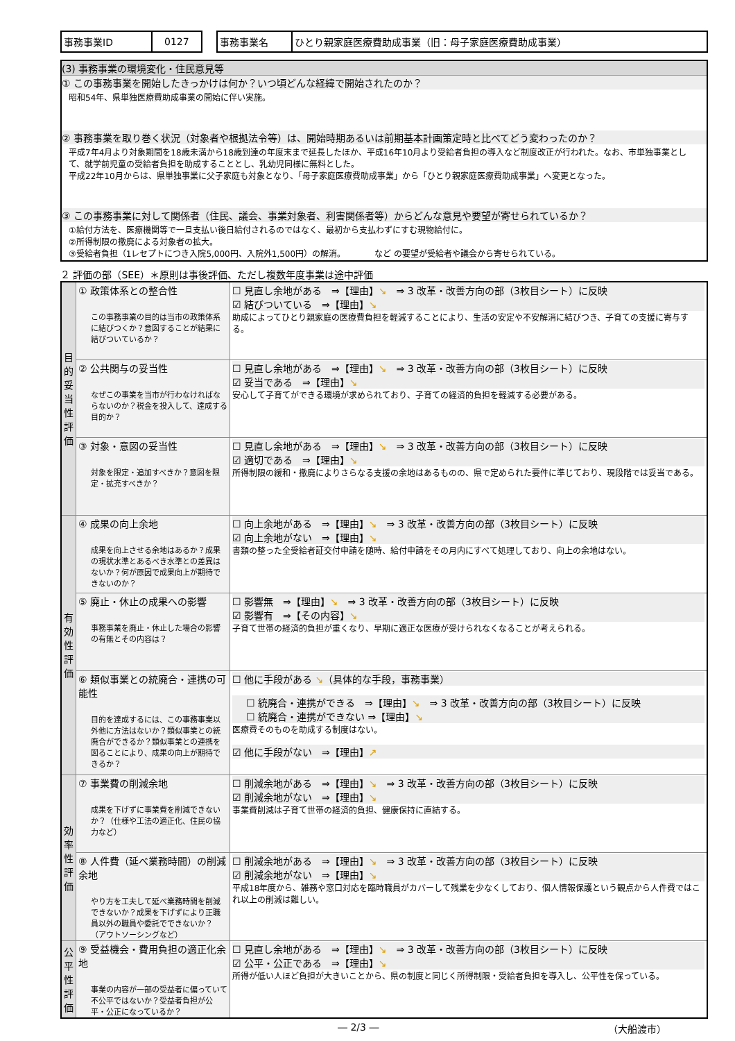| 事務事業ID | 0127 |
| 事務事業名 | ひとり親家庭医療費助成事業（旧：母子家庭医療費助成事業） |
(3) 事務事業の環境変化・住民意見等
① この事務事業を開始したきっかけは何か？いつ頃どんな経緯で開始されたのか？
昭和54年、県単独医療費助成事業の開始に伴い実施。
② 事務事業を取り巻く状況（対象者や根拠法令等）は、開始時期あるいは前期基本計画策定時と比べてどう変わったのか？
平成7年4月より対象期間を18歳未満から18歳到達の年度末まで延長したほか、平成16年10月より受給者負担の導入など制度改正が行われた。なお、市単独事業として、就学前児童の受給者負担を助成することとし、乳幼児同様に無料とした。
平成22年10月からは、県単独事業に父子家庭も対象となり、「母子家庭医療費助成事業」から「ひとり親家庭医療費助成事業」へ変更となった。
③ この事務事業に対して関係者（住民、議会、事業対象者、利害関係者等）からどんな意見や要望が寄せられているか？
①給付方法を、医療機関等で一旦支払い後日給付されるのではなく、最初から支払わずにすむ現物給付に。
②所得制限の撤廃による対象者の拡大。
③受給者負担（1レセプトにつき入院5,000円、入院外1,500円）の解消。　　　　など の要望が受給者や議会から寄せられている。
２ 評価の部（SEE）＊原則は事後評価、ただし複数年度事業は途中評価
| 目的妥当性評価 | ① 政策体系との整合性 この事務事業の目的は当市の政策体系に結びつくか？意図することが結果に結びついているか？ | ☐ 見直し余地がある ⇒【理由】 ↘ ⇒ 3 改革・改善方向の部（3枚目シート）に反映 ☑ 結びついている ⇒【理由】 ↘ 助成によってひとり親家庭の医療費負担を軽減することにより、生活の安定や不安解消に結びつき、子育ての支援に寄与する。 |
| | ② 公共関与の妥当性 なぜこの事業を当市が行わなければならないのか？税金を投入して、達成する目的か？ | ☐ 見直し余地がある ⇒【理由】 ↘ ⇒ 3 改革・改善方向の部（3枚目シート）に反映 ☑ 妥当である ⇒【理由】 ↘ 安心して子育てができる環境が求められており、子育ての経済的負担を軽減する必要がある。 |
| | ③ 対象・意図の妥当性 対象を限定・追加すべきか？意図を限定・拡充すべきか？ | ☐ 見直し余地がある ⇒【理由】 ↘ ⇒ 3 改革・改善方向の部（3枚目シート）に反映 ☑ 適切である ⇒【理由】 ↘ 所得制限の緩和・撤廃によりさらなる支援の余地はあるものの、県で定められた要件に準じており、現段階では妥当である。 |
| 有効性評価 | ④ 成果の向上余地 成果を向上させる余地はあるか？成果の現状水準とあるべき水準との差異はないか？何が原因で成果向上が期待できないのか？ | ☐ 向上余地がある ⇒【理由】 ↘ ⇒ 3 改革・改善方向の部（3枚目シート）に反映 ☑ 向上余地がない ⇒【理由】 ↘ 書類の整った全受給者証交付申請を随時、給付申請をその月内にすべて処理しており、向上の余地はない。 |
| | ⑤ 廃止・休止の成果への影響 事務事業を廃止・休止した場合の影響の有無とその内容は？ | ☐ 影響無 ⇒【理由】 ↘ ⇒ 3 改革・改善方向の部（3枚目シート）に反映 ☑ 影響有 ⇒【その内容】 ↘ 子育て世帯の経済的負担が重くなり、早期に適正な医療が受けられなくなることが考えられる。 |
| | ⑥ 類似事業との統廃合・連携の可能性 目的を達成するには、この事務事業以外他に方法はないか？類似事業との統廃合ができるか？類似事業との連携を図ることにより、成果の向上が期待できるか？ | ☐ 他に手段がある ↘ （具体的な手段，事務事業） ☐ 統廃合・連携ができる ⇒【理由】 ↘ ⇒ 3 改革・改善方向の部（3枚目シート）に反映 ☐ 統廃合・連携ができない ⇒【理由】 ↘ 医療費そのものを助成する制度はない。 ☑ 他に手段がない ⇒【理由】 ↗ |
| 効率性評価 | ⑦ 事業費の削減余地 成果を下げずに事業費を削減できないか？（仕様や工法の適正化、住民の協力など） | ☐ 削減余地がある ⇒【理由】 ↘ ⇒ 3 改革・改善方向の部（3枚目シート）に反映 ☑ 削減余地がない ⇒【理由】 ↘ 事業費削減は子育て世帯の経済的負担、健康保持に直結する。 |
| | ⑧ 人件費（延べ業務時間）の削減余地 やり方を工夫して延べ業務時間を削減できないか？成果を下げずにより正職員以外の職員や委託でできないか？（アウトソーシングなど） | ☐ 削減余地がある ⇒【理由】 ↘ ⇒ 3 改革・改善方向の部（3枚目シート）に反映 ☑ 削減余地がない ⇒【理由】 ↘ 平成18年度から、雑務や窓口対応を臨時職員がカバーして残業を少なくしており、個人情報保護という観点から人件費ではこれ以上の削減は難しい。 |
| 公平性評価 | ⑨ 受益機会・費用負担の適正化余地 事業の内容が一部の受益者に偏っていて不公平ではないか？受益者負担が公平・公正になっているか？ | ☐ 見直し余地がある ⇒【理由】 ↘ ⇒ 3 改革・改善方向の部（3枚目シート）に反映 ☑ 公平・公正である ⇒【理由】 ↘ 所得が低い人ほど負担が大きいことから、県の制度と同じく所得制限・受給者負担を導入し、公平性を保っている。 |
― 2/3 ― （大船渡市）